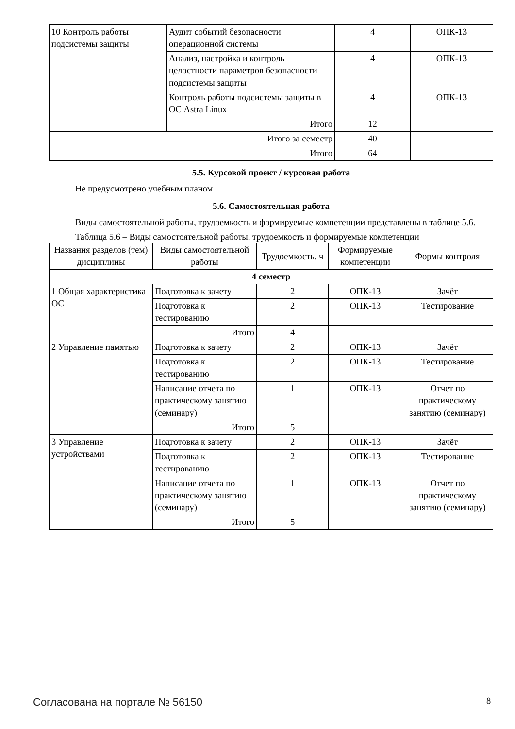| 10 Контроль работы подсистемы защиты | Аудит событий безопасности операционной системы | 4 | ОПК-13 |
| | Анализ, настройка и контроль целостности параметров безопасности подсистемы защиты | 4 | ОПК-13 |
| | Контроль работы подсистемы защиты в ОС Astra Linux | 4 | ОПК-13 |
| | Итого | 12 | |
| Итого за семестр | | 40 | |
| Итого | | 64 | |
5.5. Курсовой проект / курсовая работа
Не предусмотрено учебным планом
5.6. Самостоятельная работа
Виды самостоятельной работы, трудоемкость и формируемые компетенции представлены в таблице 5.6.
Таблица 5.6 – Виды самостоятельной работы, трудоемкость и формируемые компетенции
| Названия разделов (тем) дисциплины | Виды самостоятельной работы | Трудоемкость, ч | Формируемые компетенции | Формы контроля |
| 4 семестр | | | | |
| 1 Общая характеристика ОС | Подготовка к зачету | 2 | ОПК-13 | Зачёт |
| | Подготовка к тестированию | 2 | ОПК-13 | Тестирование |
| | Итого | 4 | | |
| 2 Управление памятью | Подготовка к зачету | 2 | ОПК-13 | Зачёт |
| | Подготовка к тестированию | 2 | ОПК-13 | Тестирование |
| | Написание отчета по практическому занятию (семинару) | 1 | ОПК-13 | Отчет по практическому занятию (семинару) |
| | Итого | 5 | | |
| 3 Управление устройствами | Подготовка к зачету | 2 | ОПК-13 | Зачёт |
| | Подготовка к тестированию | 2 | ОПК-13 | Тестирование |
| | Написание отчета по практическому занятию (семинару) | 1 | ОПК-13 | Отчет по практическому занятию (семинару) |
| | Итого | 5 | | |
Согласована на портале № 56150 8